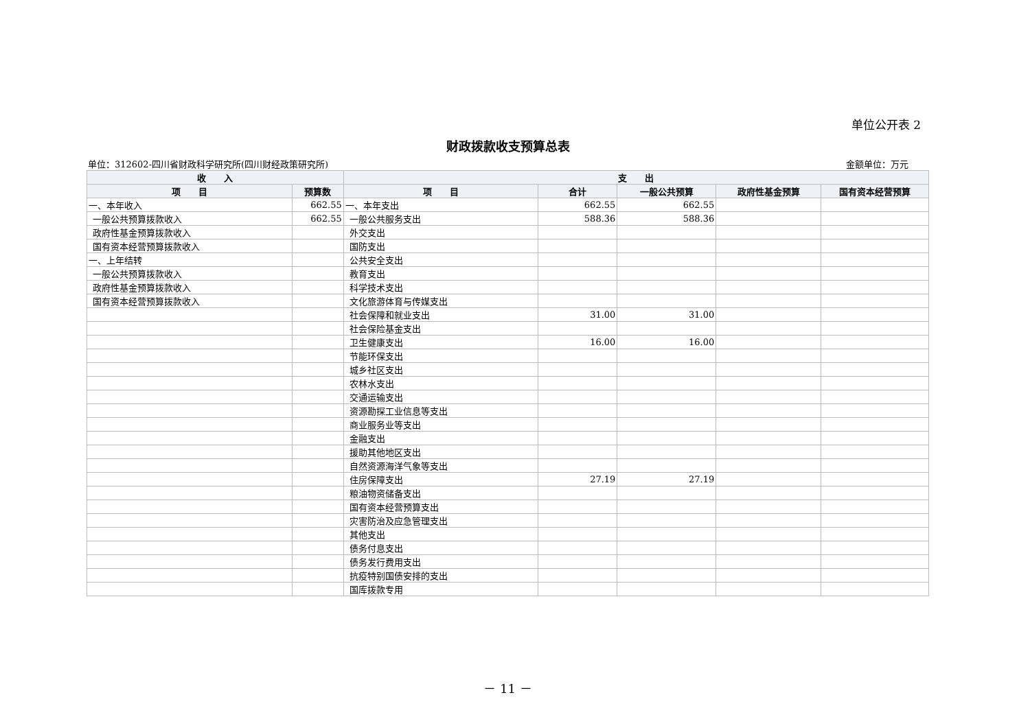单位公开表 2
财政拨款收支预算总表
单位：312602-四川省财政科学研究所(四川财经政策研究所) 金额单位：万元
| 收 入 | | 支 出 | | | | |
| --- | --- | --- | --- | --- | --- | --- |
| 项 目 | 预算数 | 项 目 | 合计 | 一般公共预算 | 政府性基金预算 | 国有资本经营预算 |
| 一、本年收入 | 662.55 | 一、本年支出 | 662.55 | 662.55 | | |
| 一般公共预算拨款收入 | 662.55 | 一般公共服务支出 | 588.36 | 588.36 | | |
| 政府性基金预算拨款收入 | | 外交支出 | | | | |
| 国有资本经营预算拨款收入 | | 国防支出 | | | | |
| 一、上年结转 | | 公共安全支出 | | | | |
| 一般公共预算拨款收入 | | 教育支出 | | | | |
| 政府性基金预算拨款收入 | | 科学技术支出 | | | | |
| 国有资本经营预算拨款收入 | | 文化旅游体育与传媒支出 | | | | |
| | | 社会保障和就业支出 | 31.00 | 31.00 | | |
| | | 社会保险基金支出 | | | | |
| | | 卫生健康支出 | 16.00 | 16.00 | | |
| | | 节能环保支出 | | | | |
| | | 城乡社区支出 | | | | |
| | | 农林水支出 | | | | |
| | | 交通运输支出 | | | | |
| | | 资源勘探工业信息等支出 | | | | |
| | | 商业服务业等支出 | | | | |
| | | 金融支出 | | | | |
| | | 援助其他地区支出 | | | | |
| | | 自然资源海洋气象等支出 | | | | |
| | | 住房保障支出 | 27.19 | 27.19 | | |
| | | 粮油物资储备支出 | | | | |
| | | 国有资本经营预算支出 | | | | |
| | | 灾害防治及应急管理支出 | | | | |
| | | 其他支出 | | | | |
| | | 债务付息支出 | | | | |
| | | 债务发行费用支出 | | | | |
| | | 抗疫特别国债安排的支出 | | | | |
| | | 国库拨款专用 | | | | |
－ 11 －